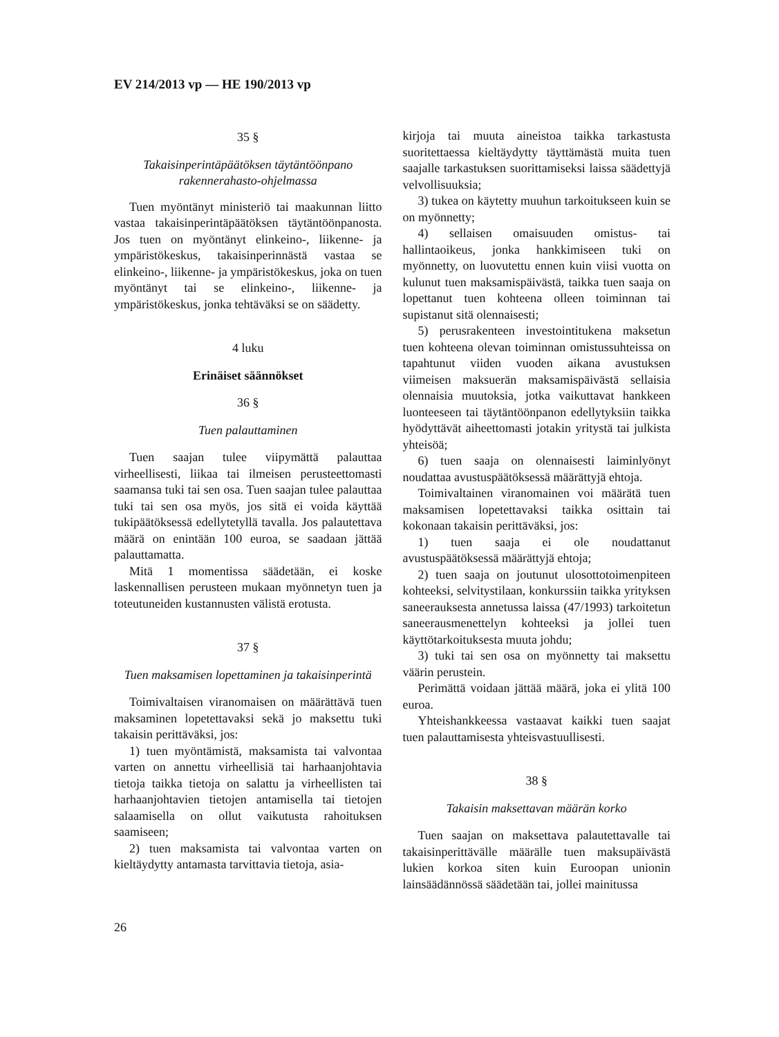EV 214/2013 vp — HE 190/2013 vp
35 §
Takaisinperintäpäätöksen täytäntöönpano rakennerahasto-ohjelmassa
Tuen myöntänyt ministeriö tai maakunnan liitto vastaa takaisinperintäpäätöksen täytäntöönpanosta. Jos tuen on myöntänyt elinkeino-, liikenne- ja ympäristökeskus, takaisinperinnästä vastaa se elinkeino-, liikenne- ja ympäristökeskus, joka on tuen myöntänyt tai se elinkeino-, liikenne- ja ympäristökeskus, jonka tehtäväksi se on säädetty.
4 luku
Erinäiset säännökset
36 §
Tuen palauttaminen
Tuen saajan tulee viipymättä palauttaa virheellisesti, liikaa tai ilmeisen perusteettomasti saamansa tuki tai sen osa. Tuen saajan tulee palauttaa tuki tai sen osa myös, jos sitä ei voida käyttää tukipäätöksessä edellytetyllä tavalla. Jos palautettava määrä on enintään 100 euroa, se saadaan jättää palauttamatta.
Mitä 1 momentissa säädetään, ei koske laskennallisen perusteen mukaan myönnetyn tuen ja toteutuneiden kustannusten välistä erotusta.
37 §
Tuen maksamisen lopettaminen ja takaisinperintä
Toimivaltaisen viranomaisen on määrättävä tuen maksaminen lopetettavaksi sekä jo maksettu tuki takaisin perittäväksi, jos:
1) tuen myöntämistä, maksamista tai valvontaa varten on annettu virheellisiä tai harhaanjohtavia tietoja taikka tietoja on salattu ja virheellisten tai harhaanjohtavien tietojen antamisella tai tietojen salaamisella on ollut vaikutusta rahoituksen saamiseen;
2) tuen maksamista tai valvontaa varten on kieltäydytty antamasta tarvittavia tietoja, asia-
kirjoja tai muuta aineistoa taikka tarkastusta suoritettaessa kieltäydytty täyttämästä muita tuen saajalle tarkastuksen suorittamiseksi laissa säädettyjä velvollisuuksia;
3) tukea on käytetty muuhun tarkoitukseen kuin se on myönnetty;
4) sellaisen omaisuuden omistus- tai hallintaoikeus, jonka hankkimiseen tuki on myönnetty, on luovutettu ennen kuin viisi vuotta on kulunut tuen maksamispäivästä, taikka tuen saaja on lopettanut tuen kohteena olleen toiminnan tai supistanut sitä olennaisesti;
5) perusrakenteen investointitukena maksetun tuen kohteena olevan toiminnan omistussuhteissa on tapahtunut viiden vuoden aikana avustuksen viimeisen maksuerän maksamispäivästä sellaisia olennaisia muutoksia, jotka vaikuttavat hankkeen luonteeseen tai täytäntöönpanon edellytyksiin taikka hyödyttävät aiheettomasti jotakin yritystä tai julkista yhteisöä;
6) tuen saaja on olennaisesti laiminlyönyt noudattaa avustuspäätöksessä määrättyjä ehtoja.
Toimivaltainen viranomainen voi määrätä tuen maksamisen lopetettavaksi taikka osittain tai kokonaan takaisin perittäväksi, jos:
1) tuen saaja ei ole noudattanut avustuspäätöksessä määrättyjä ehtoja;
2) tuen saaja on joutunut ulosottotoimenpiteen kohteeksi, selvitystilaan, konkurssiin taikka yrityksen saneerauksesta annetussa laissa (47/1993) tarkoitetun saneerausmenettelyn kohteeksi ja jollei tuen käyttötarkoituksesta muuta johdu;
3) tuki tai sen osa on myönnetty tai maksettu väärin perustein.
Perimättä voidaan jättää määrä, joka ei ylitä 100 euroa.
Yhteishankkeessa vastaavat kaikki tuen saajat tuen palauttamisesta yhteisvastuullisesti.
38 §
Takaisin maksettavan määrän korko
Tuen saajan on maksettava palautettavalle tai takaisinperittävälle määrälle tuen maksupäivästä lukien korkoa siten kuin Euroopan unionin lainsäädännössä säädetään tai, jollei mainitussa
26